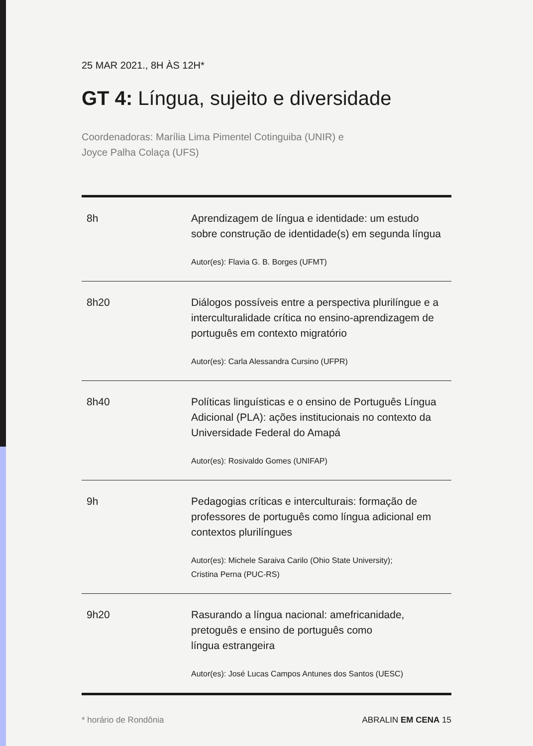25 MAR 2021., 8H ÀS 12H*
GT 4: Língua, sujeito e diversidade
Coordenadoras: Marília Lima Pimentel Cotinguiba (UNIR) e
Joyce Palha Colaça (UFS)
| 8h | Aprendizagem de língua e identidade: um estudo sobre construção de identidade(s) em segunda língua Autor(es): Flavia G. B. Borges (UFMT) |
| 8h20 | Diálogos possíveis entre a perspectiva plurilíngue e a interculturalidade crítica no ensino-aprendizagem de português em contexto migratório Autor(es): Carla Alessandra Cursino (UFPR) |
| 8h40 | Políticas linguísticas e o ensino de Português Língua Adicional (PLA): ações institucionais no contexto da Universidade Federal do Amapá Autor(es): Rosivaldo Gomes (UNIFAP) |
| 9h | Pedagogias críticas e interculturais: formação de professores de português como língua adicional em contextos plurilíngues Autor(es): Michele Saraiva Carilo (Ohio State University); Cristina Perna (PUC-RS) |
| 9h20 | Rasurando a língua nacional: amefricanidade, pretoguês e ensino de português como língua estrangeira Autor(es): José Lucas Campos Antunes dos Santos (UESC) |
* horário de Rondônia ABRALIN EM CENA 15